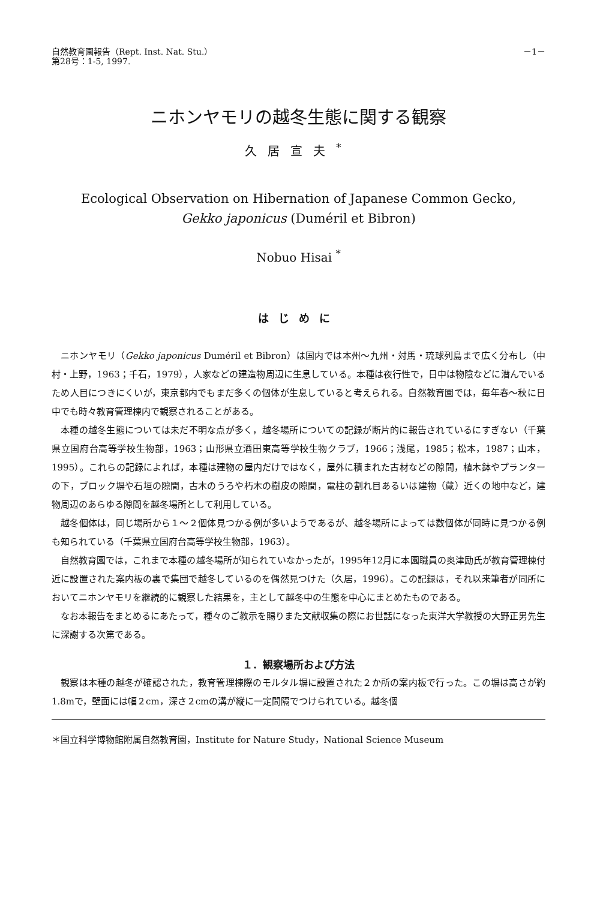自然教育園報告（Rept. Inst. Nat. Stu.）
第28号：1-5, 1997.
－1－
ニホンヤモリの越冬生態に関する観察
久居宣夫<sup>*</sup>
Ecological Observation on Hibernation of Japanese Common Gecko,
Gekko japonicus (Duméril et Bibron)
Nobuo Hisai <sup>*</sup>
はじめに
ニホンヤモリ（Gekko japonicus Duméril et Bibron）は国内では本州～九州・対馬・琉球列島まで広く分布し（中村・上野，1963；千石，1979），人家などの建造物周辺に生息している。本種は夜行性で，日中は物陰などに潜んでいるため人目につきにくいが，東京都内でもまだ多くの個体が生息していると考えられる。自然教育園では，毎年春～秋に日中でも時々教育管理棟内で観察されることがある。
本種の越冬生態については未だ不明な点が多く，越冬場所についての記録が断片的に報告されているにすぎない（千葉県立国府台高等学校生物部，1963；山形県立酒田東高等学校生物クラブ，1966；浅尾，1985；松本，1987；山本，1995）。これらの記録によれば，本種は建物の屋内だけではなく，屋外に積まれた古材などの隙間，植木鉢やプランターの下，ブロック塀や石垣の隙間，古木のうろや朽木の樹皮の隙間，電柱の割れ目あるいは建物（蔵）近くの地中など，建物周辺のあらゆる隙間を越冬場所として利用している。
越冬個体は，同じ場所から１～２個体見つかる例が多いようであるが、越冬場所によっては数個体が同時に見つかる例も知られている（千葉県立国府台高等学校生物部，1963）。
自然教育園では，これまで本種の越冬場所が知られていなかったが，1995年12月に本園職員の奥津励氏が教育管理棟付近に設置された案内板の裏で集団で越冬しているのを偶然見つけた（久居，1996）。この記録は，それ以来筆者が同所においてニホンヤモリを継続的に観察した結果を，主として越冬中の生態を中心にまとめたものである。
なお本報告をまとめるにあたって，種々のご教示を賜りまた文献収集の際にお世話になった東洋大学教授の大野正男先生に深謝する次第である。
１．観察場所および方法
観察は本種の越冬が確認された，教育管理棟際のモルタル塀に設置された２か所の案内板で行った。この塀は高さが約1.8mで，壁面には幅２cm，深さ２cmの溝が縦に一定間隔でつけられている。越冬個
＊国立科学博物館附属自然教育園，Institute for Nature Study，National Science Museum